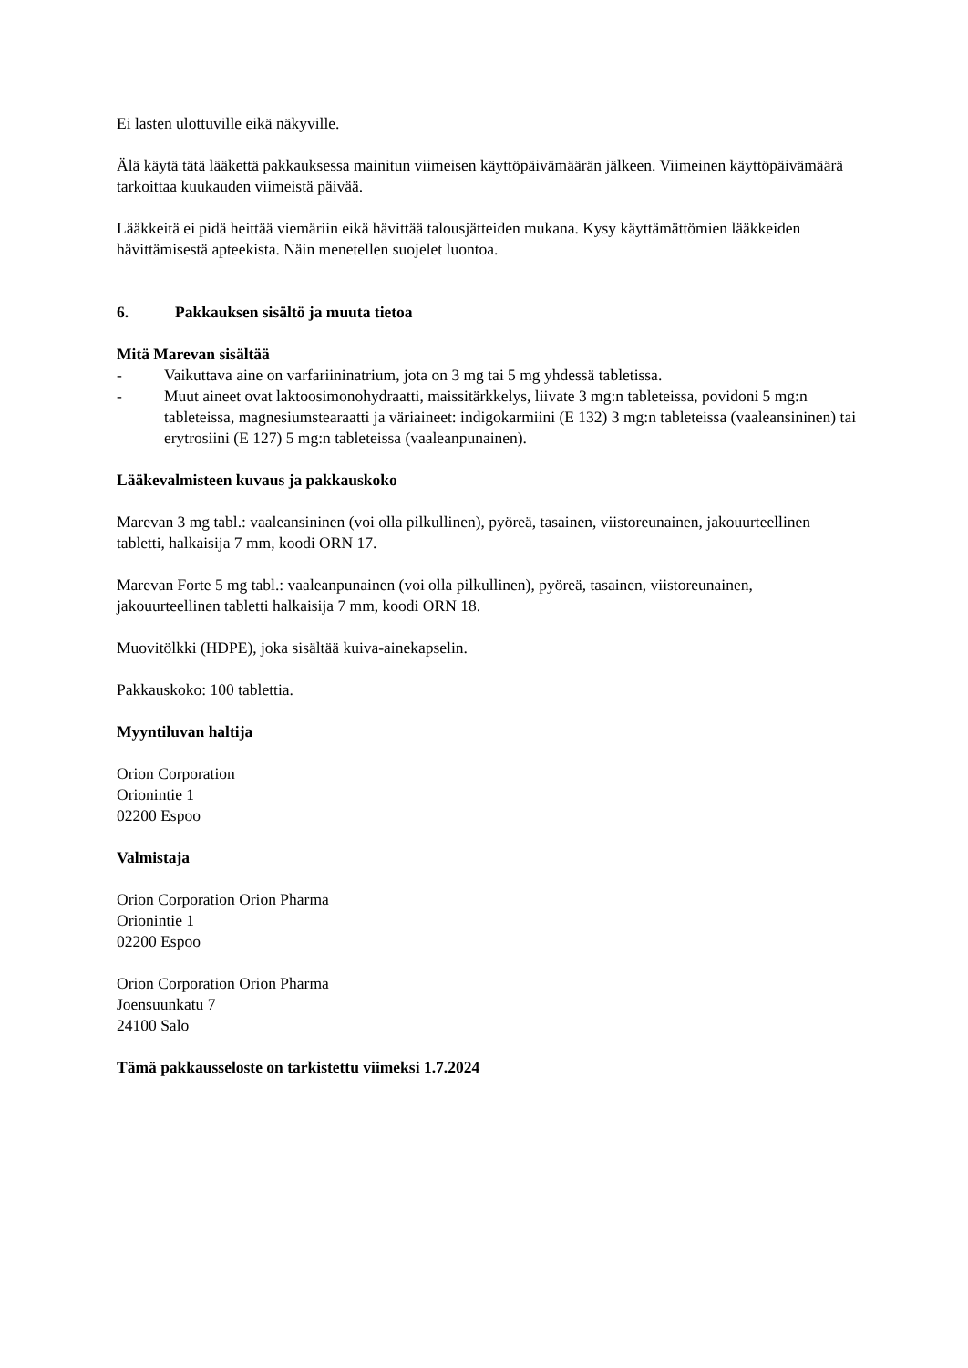Ei lasten ulottuville eikä näkyville.
Älä käytä tätä lääkettä pakkauksessa mainitun viimeisen käyttöpäivämäärän jälkeen. Viimeinen käyttöpäivämäärä tarkoittaa kuukauden viimeistä päivää.
Lääkkeitä ei pidä heittää viemäriin eikä hävittää talousjätteiden mukana. Kysy käyttämättömien lääkkeiden hävittämisestä apteekista. Näin menetellen suojelet luontoa.
6. Pakkauksen sisältö ja muuta tietoa
Mitä Marevan sisältää
- Vaikuttava aine on varfariininatrium, jota on 3 mg tai 5 mg yhdessä tabletissa.
- Muut aineet ovat laktoosimonohydraatti, maissitärkkelys, liivate 3 mg:n tableteissa, povidoni 5 mg:n tableteissa, magnesiumstearaatti ja väriaineet: indigokarmiini (E 132) 3 mg:n tableteissa (vaaleansininen) tai erytrosiini (E 127) 5 mg:n tableteissa (vaaleanpunainen).
Lääkevalmisteen kuvaus ja pakkauskoko
Marevan 3 mg tabl.: vaaleansininen (voi olla pilkullinen), pyöreä, tasainen, viistoreunainen, jakouurteellinen tabletti, halkaisija 7 mm, koodi ORN 17.
Marevan Forte 5 mg tabl.: vaaleanpunainen (voi olla pilkullinen), pyöreä, tasainen, viistoreunainen, jakouurteellinen tabletti halkaisija 7 mm, koodi ORN 18.
Muovitölkki (HDPE), joka sisältää kuiva-ainekapselin.
Pakkauskoko: 100 tablettia.
Myyntiluvan haltija
Orion Corporation
Orionintie 1
02200 Espoo
Valmistaja
Orion Corporation Orion Pharma
Orionintie 1
02200 Espoo
Orion Corporation Orion Pharma
Joensuunkatu 7
24100 Salo
Tämä pakkausseloste on tarkistettu viimeksi 1.7.2024